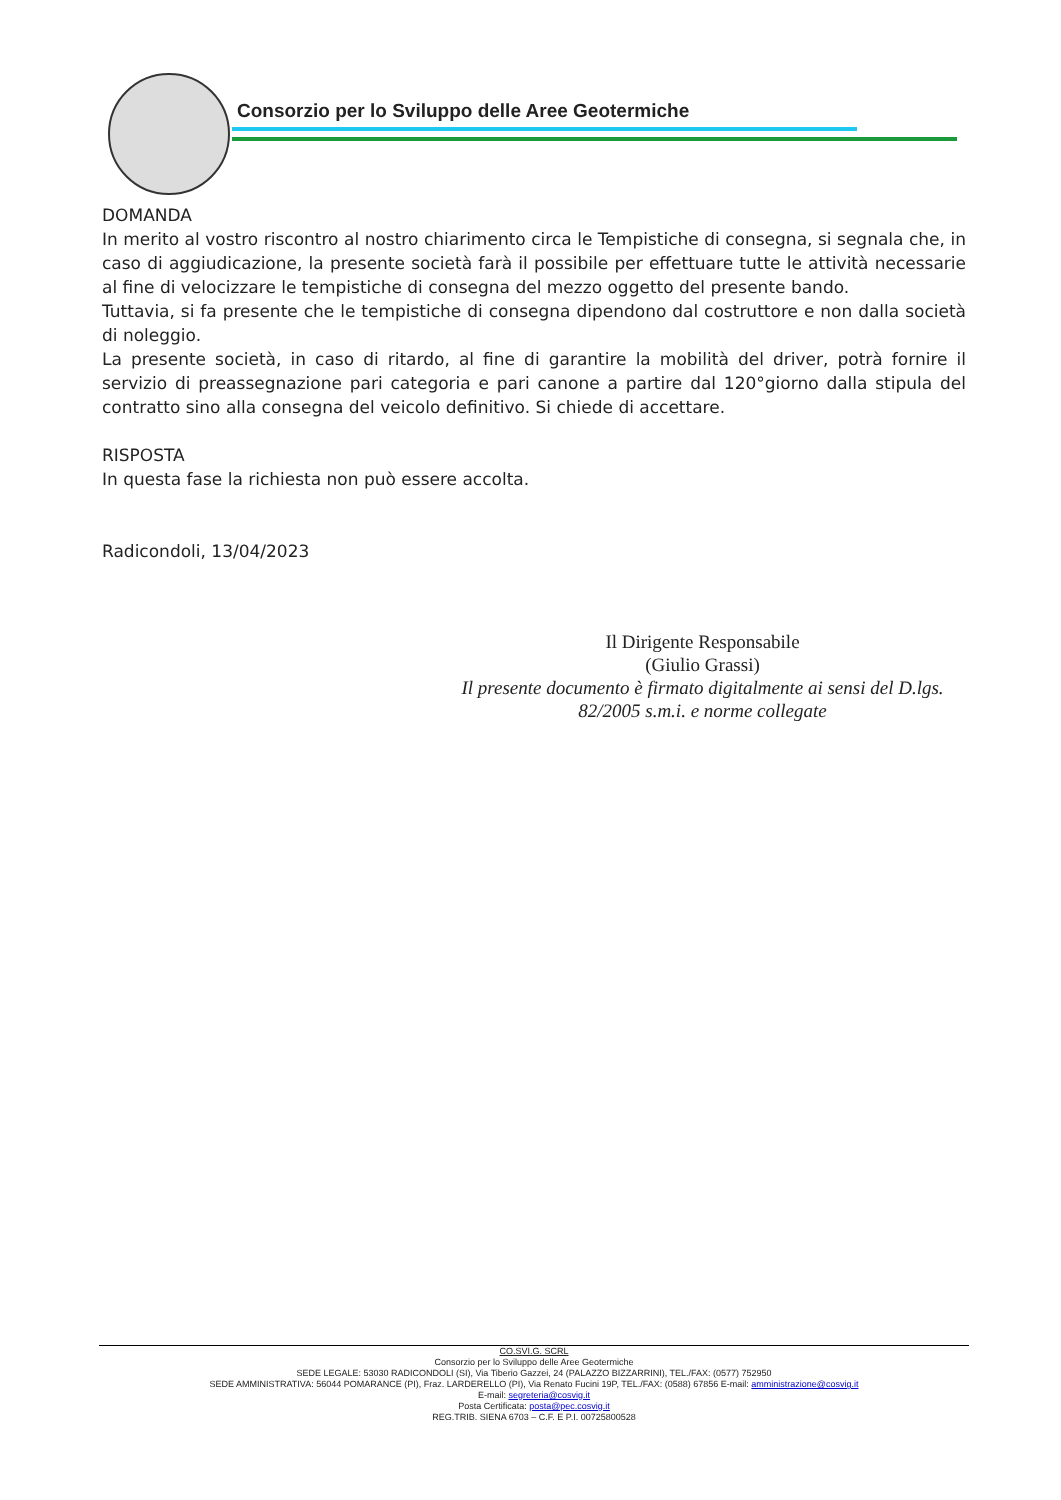Consorzio per lo Sviluppo delle Aree Geotermiche
DOMANDA
In merito al vostro riscontro al nostro chiarimento circa le Tempistiche di consegna, si segnala che, in caso di aggiudicazione, la presente società farà il possibile per effettuare tutte le attività necessarie al fine di velocizzare le tempistiche di consegna del mezzo oggetto del presente bando.
Tuttavia, si fa presente che le tempistiche di consegna dipendono dal costruttore e non dalla società di noleggio.
La presente società, in caso di ritardo, al fine di garantire la mobilità del driver, potrà fornire il servizio di preassegnazione pari categoria e pari canone a partire dal 120°giorno dalla stipula del contratto sino alla consegna del veicolo definitivo. Si chiede di accettare.
RISPOSTA
In questa fase la richiesta non può essere accolta.
Radicondoli, 13/04/2023
Il Dirigente Responsabile
(Giulio Grassi)
Il presente documento è firmato digitalmente ai sensi del D.lgs. 82/2005 s.m.i. e norme collegate
CO.SVI.G. SCRL
Consorzio per lo Sviluppo delle Aree Geotermiche
SEDE LEGALE: 53030 RADICONDOLI (SI), Via Tiberio Gazzei, 24 (PALAZZO BIZZARRINI), TEL./FAX: (0577) 752950
SEDE AMMINISTRATIVA: 56044 POMARANCE (PI), Fraz. LARDERELLO (PI), Via Renato Fucini 19P, TEL./FAX: (0588) 67856 E-mail: amministrazione@cosvig.it
E-mail: segreteria@cosvig.it
Posta Certificata: posta@pec.cosvig.it
REG.TRIB. SIENA 6703 – C.F. E P.I. 00725800528